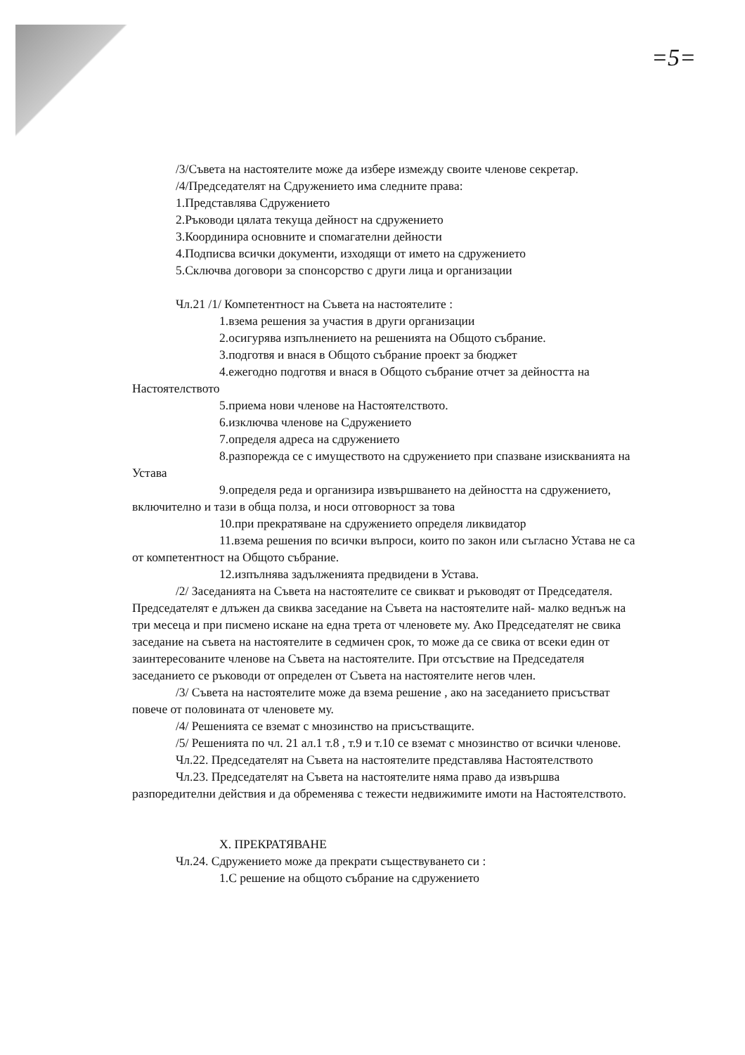=5=
/3/Съвета на настоятелите може да избере измежду своите членове секретар.
/4/Председателят на Сдружението има следните права:
1.Представлява Сдружението
2.Ръководи цялата текуща дейност на сдружението
3.Координира основните и спомагателни дейности
4.Подписва всички документи, изходящи от името на сдружението
5.Сключва договори за спонсорство с други лица и организации
Чл.21 /1/ Компетентност на Съвета на настоятелите :
1.взема решения за участия в други организации
2.осигурява изпълнението на решенията на Общото събрание.
3.подготвя и внася в Общото събрание проект за бюджет
4.ежегодно подготвя и внася в Общото събрание отчет за дейността на Настоятелството
5.приема нови членове на Настоятелството.
6.изключва членове на Сдружението
7.определя адреса на сдружението
8.разпорежда се с имуществото на сдружението при спазване изискванията на Устава
9.определя реда и организира извършването на дейността на сдружението, включително и тази в обща полза, и носи отговорност за това
10.при прекратяване на сдружението определя ликвидатор
11.взема решения по всички въпроси, които по закон или съгласно Устава не са от компетентност на Общото събрание.
12.изпълнява задълженията предвидени в Устава.
/2/ Заседанията на Съвета на настоятелите се свикват и ръководят от Председателя. Председателят е длъжен да свиква заседание на Съвета на настоятелите най- малко веднъж на три месеца и при писмено искане на една трета от членовете му. Ако Председателят не свика заседание на съвета на настоятелите в седмичен срок, то може да се свика от всеки един от заинтересованите членове на Съвета на настоятелите. При отсъствие на Председателя заседанието се ръководи от определен от Съвета на настоятелите негов член.
/3/ Съвета на настоятелите може да взема решение , ако на заседанието присъстват повече от половината от членовете му.
/4/ Решенията се вземат с мнозинство на присъстващите.
/5/ Решенията по чл. 21 ал.1 т.8 , т.9 и т.10 се вземат с мнозинство от всички членове.
Чл.22. Председателят на Съвета на настоятелите представлява Настоятелството
Чл.23. Председателят на Съвета на настоятелите няма право да извършва разпоредителни действия и да обременява с тежести недвижимите имоти на Настоятелството.
X. ПРЕКРАТЯВАНЕ
Чл.24. Сдружението може да прекрати съществуването си :
1.С решение на общото събрание на сдружението